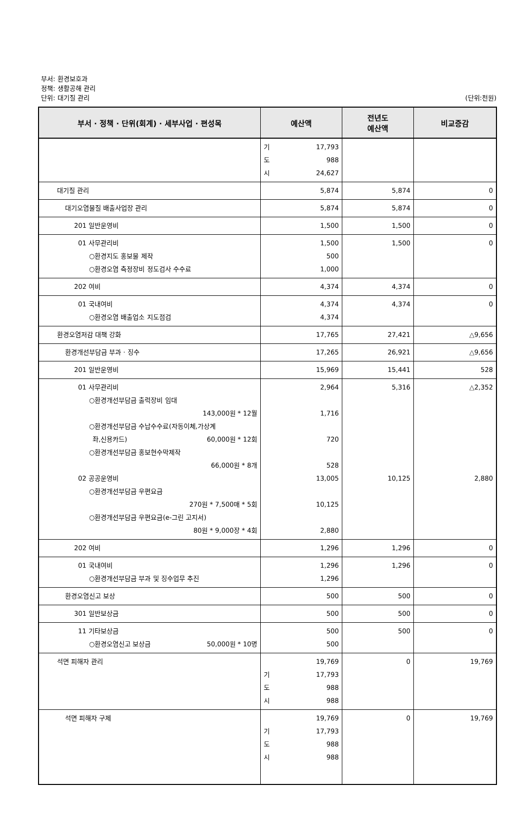부서: 환경보호과
정책: 생활공해 관리
단위: 대기질 관리 (단위:천원)
| 부서 · 정책 · 단위(회계) · 세부사업 · 편성목 | 예산액 | 전년도 예산액 | 비교증감 |
| --- | --- | --- | --- |
| | 기 17,793 도 988 시 24,627 | | |
| 대기질 관리 | 5,874 | 5,874 | 0 |
| 대기오염물질 배출사업장 관리 | 5,874 | 5,874 | 0 |
| 201 일반운영비 | 1,500 | 1,500 | 0 |
| 01 사무관리비 ○환경지도 홍보물 제작 ○환경오염 측정장비 정도검사 수수료 | 1,500 500 1,000 | 1,500 | 0 |
| 202 여비 | 4,374 | 4,374 | 0 |
| 01 국내여비 ○환경오염 배출업소 지도점검 | 4,374 4,374 | 4,374 | 0 |
| 환경오염저감 대책 강화 | 17,765 | 27,421 | △9,656 |
| 환경개선부담금 부과 · 징수 | 17,265 | 26,921 | △9,656 |
| 201 일반운영비 | 15,969 | 15,441 | 528 |
| 01 사무관리비 ○환경개선부담금 출력장비 임대 143,000원 * 12월 ○환경개선부담금 수납수수료(자동이체,가상계 좌,신용카드) 60,000원 * 12회 ○환경개선부담금 홍보현수막제작 66,000원 * 8개 02 공공운영비 ○환경개선부담금 우편요금 270원 * 7,500매 * 5회 ○환경개선부담금 우편요금(e-그린 고지서) 80원 * 9,000장 * 4회 | 2,964 1,716 720 528 13,005 10,125 2,880 | 5,316 10,125 | △2,352 2,880 |
| 202 여비 | 1,296 | 1,296 | 0 |
| 01 국내여비 ○환경개선부담금 부과 및 징수업무 추진 | 1,296 1,296 | 1,296 | 0 |
| 환경오염신고 보상 | 500 | 500 | 0 |
| 301 일반보상금 | 500 | 500 | 0 |
| 11 기타보상금 ○환경오염신고 보상금 50,000원 * 10명 | 500 500 | 500 | 0 |
| 석면 피해자 관리 | 19,769 기 17,793 도 988 시 988 | 0 | 19,769 |
| 석면 피해자 구제 | 19,769 기 17,793 도 988 시 988 | 0 | 19,769 |